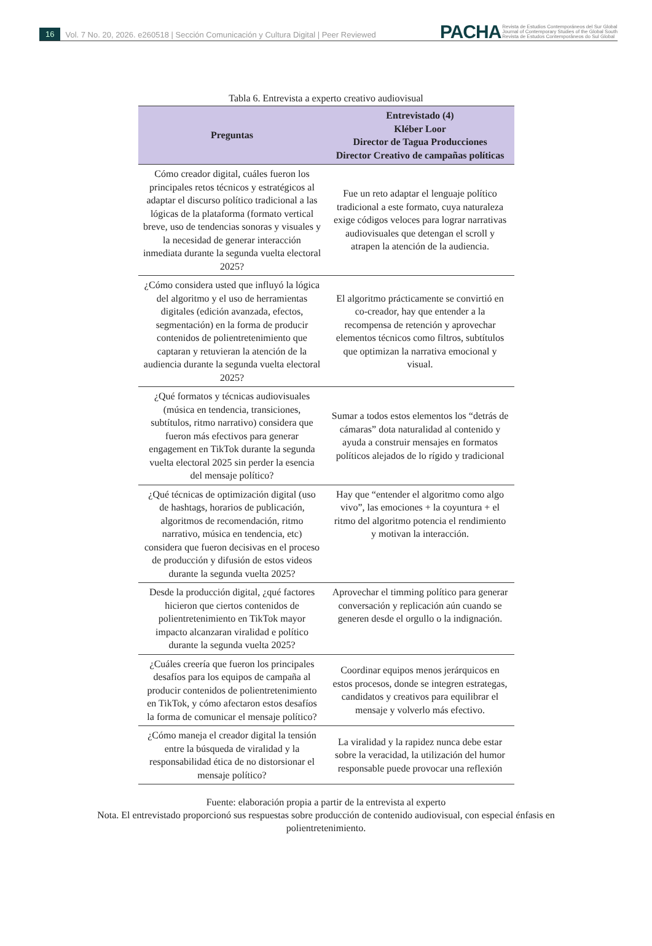16 Vol. 7 No. 20, 2026. e260518 | Sección Comunicación y Cultura Digital | Peer Reviewed PACHA Revista de Estudios Contemporáneos del Sur Global
Journal of Contemporary Studies of the Global South
Revista de Estudos Contemporâneos do Sul Global
Tabla 6. Entrevista a experto creativo audiovisual
| Preguntas | Entrevistado (4) Kléber Loor Director de Tagua Producciones Director Creativo de campañas políticas |
| --- | --- |
| Cómo creador digital, cuáles fueron los principales retos técnicos y estratégicos al adaptar el discurso político tradicional a las lógicas de la plataforma (formato vertical breve, uso de tendencias sonoras y visuales y la necesidad de generar interacción inmediata durante la segunda vuelta electoral 2025? | Fue un reto adaptar el lenguaje político tradicional a este formato, cuya naturaleza exige códigos veloces para lograr narrativas audiovisuales que detengan el scroll y atrapen la atención de la audiencia. |
| ¿Cómo considera usted que influyó la lógica del algoritmo y el uso de herramientas digitales (edición avanzada, efectos, segmentación) en la forma de producir contenidos de polientretenimiento que captaran y retuvieran la atención de la audiencia durante la segunda vuelta electoral 2025? | El algoritmo prácticamente se convirtió en co-creador, hay que entender a la recompensa de retención y aprovechar elementos técnicos como filtros, subtítulos que optimizan la narrativa emocional y visual. |
| ¿Qué formatos y técnicas audiovisuales (música en tendencia, transiciones, subtítulos, ritmo narrativo) considera que fueron más efectivos para generar engagement en TikTok durante la segunda vuelta electoral 2025 sin perder la esencia del mensaje político? | Sumar a todos estos elementos los “detrás de cámaras” dota naturalidad al contenido y ayuda a construir mensajes en formatos políticos alejados de lo rígido y tradicional |
| ¿Qué técnicas de optimización digital (uso de hashtags, horarios de publicación, algoritmos de recomendación, ritmo narrativo, música en tendencia, etc) considera que fueron decisivas en el proceso de producción y difusión de estos videos durante la segunda vuelta 2025? | Hay que “entender el algoritmo como algo vivo”, las emociones + la coyuntura + el ritmo del algoritmo potencia el rendimiento y motivan la interacción. |
| Desde la producción digital, ¿qué factores hicieron que ciertos contenidos de polientretenimiento en TikTok mayor impacto alcanzaran viralidad e político durante la segunda vuelta 2025? | Aprovechar el timming político para generar conversación y replicación aún cuando se generen desde el orgullo o la indignación. |
| ¿Cuáles creería que fueron los principales desafíos para los equipos de campaña al producir contenidos de polientretenimiento en TikTok, y cómo afectaron estos desafíos la forma de comunicar el mensaje político? | Coordinar equipos menos jerárquicos en estos procesos, donde se integren estrategas, candidatos y creativos para equilibrar el mensaje y volverlo más efectivo. |
| ¿Cómo maneja el creador digital la tensión entre la búsqueda de viralidad y la responsabilidad ética de no distorsionar el mensaje político? | La viralidad y la rapidez nunca debe estar sobre la veracidad, la utilización del humor responsable puede provocar una reflexión |
Fuente: elaboración propia a partir de la entrevista al experto
Nota. El entrevistado proporcionó sus respuestas sobre producción de contenido audiovisual, con especial énfasis en polientretenimiento.